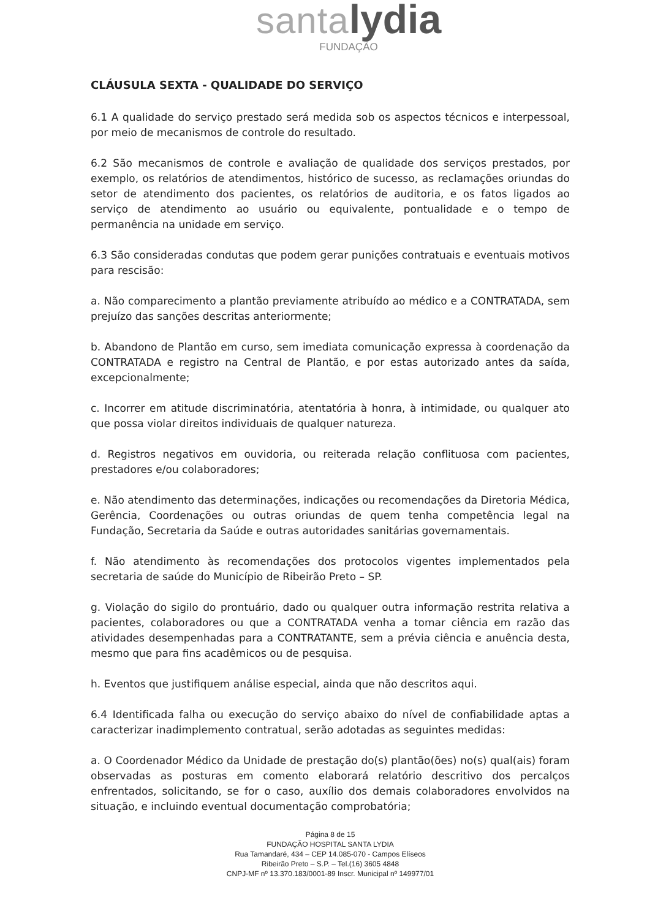santa lydia
FUNDAÇÃO
CLÁUSULA SEXTA - QUALIDADE DO SERVIÇO
6.1 A qualidade do serviço prestado será medida sob os aspectos técnicos e interpessoal, por meio de mecanismos de controle do resultado.
6.2 São mecanismos de controle e avaliação de qualidade dos serviços prestados, por exemplo, os relatórios de atendimentos, histórico de sucesso, as reclamações oriundas do setor de atendimento dos pacientes, os relatórios de auditoria, e os fatos ligados ao serviço de atendimento ao usuário ou equivalente, pontualidade e o tempo de permanência na unidade em serviço.
6.3 São consideradas condutas que podem gerar punições contratuais e eventuais motivos para rescisão:
a. Não comparecimento a plantão previamente atribuído ao médico e a CONTRATADA, sem prejuízo das sanções descritas anteriormente;
b. Abandono de Plantão em curso, sem imediata comunicação expressa à coordenação da CONTRATADA e registro na Central de Plantão, e por estas autorizado antes da saída, excepcionalmente;
c. Incorrer em atitude discriminatória, atentatória à honra, à intimidade, ou qualquer ato que possa violar direitos individuais de qualquer natureza.
d. Registros negativos em ouvidoria, ou reiterada relação conflituosa com pacientes, prestadores e/ou colaboradores;
e. Não atendimento das determinações, indicações ou recomendações da Diretoria Médica, Gerência, Coordenações ou outras oriundas de quem tenha competência legal na Fundação, Secretaria da Saúde e outras autoridades sanitárias governamentais.
f. Não atendimento às recomendações dos protocolos vigentes implementados pela secretaria de saúde do Município de Ribeirão Preto – SP.
g. Violação do sigilo do prontuário, dado ou qualquer outra informação restrita relativa a pacientes, colaboradores ou que a CONTRATADA venha a tomar ciência em razão das atividades desempenhadas para a CONTRATANTE, sem a prévia ciência e anuência desta, mesmo que para fins acadêmicos ou de pesquisa.
h. Eventos que justifiquem análise especial, ainda que não descritos aqui.
6.4 Identificada falha ou execução do serviço abaixo do nível de confiabilidade aptas a caracterizar inadimplemento contratual, serão adotadas as seguintes medidas:
a. O Coordenador Médico da Unidade de prestação do(s) plantão(ões) no(s) qual(ais) foram observadas as posturas em comento elaborará relatório descritivo dos percalços enfrentados, solicitando, se for o caso, auxílio dos demais colaboradores envolvidos na situação, e incluindo eventual documentação comprobatória;
Página 8 de 15
FUNDAÇÃO HOSPITAL SANTA LYDIA
Rua Tamandaré, 434 – CEP 14.085-070 - Campos Elíseos
Ribeirão Preto – S.P. – Tel.(16) 3605 4848
CNPJ-MF nº 13.370.183/0001-89 Inscr. Municipal nº 149977/01